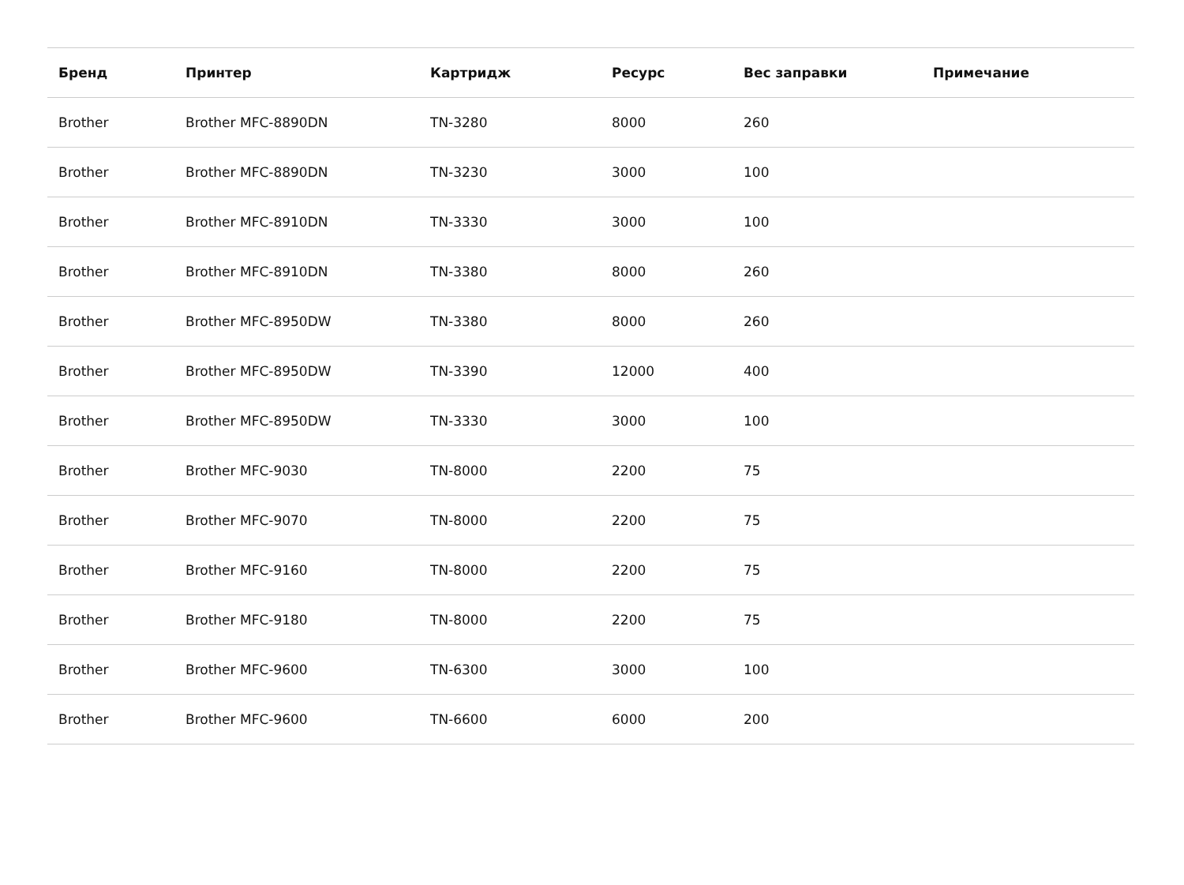| Бренд | Принтер | Картридж | Ресурс | Вес заправки | Примечание |
| --- | --- | --- | --- | --- | --- |
| Brother | Brother MFC-8890DN | TN-3280 | 8000 | 260 | |
| Brother | Brother MFC-8890DN | TN-3230 | 3000 | 100 | |
| Brother | Brother MFC-8910DN | TN-3330 | 3000 | 100 | |
| Brother | Brother MFC-8910DN | TN-3380 | 8000 | 260 | |
| Brother | Brother MFC-8950DW | TN-3380 | 8000 | 260 | |
| Brother | Brother MFC-8950DW | TN-3390 | 12000 | 400 | |
| Brother | Brother MFC-8950DW | TN-3330 | 3000 | 100 | |
| Brother | Brother MFC-9030 | TN-8000 | 2200 | 75 | |
| Brother | Brother MFC-9070 | TN-8000 | 2200 | 75 | |
| Brother | Brother MFC-9160 | TN-8000 | 2200 | 75 | |
| Brother | Brother MFC-9180 | TN-8000 | 2200 | 75 | |
| Brother | Brother MFC-9600 | TN-6300 | 3000 | 100 | |
| Brother | Brother MFC-9600 | TN-6600 | 6000 | 200 | |